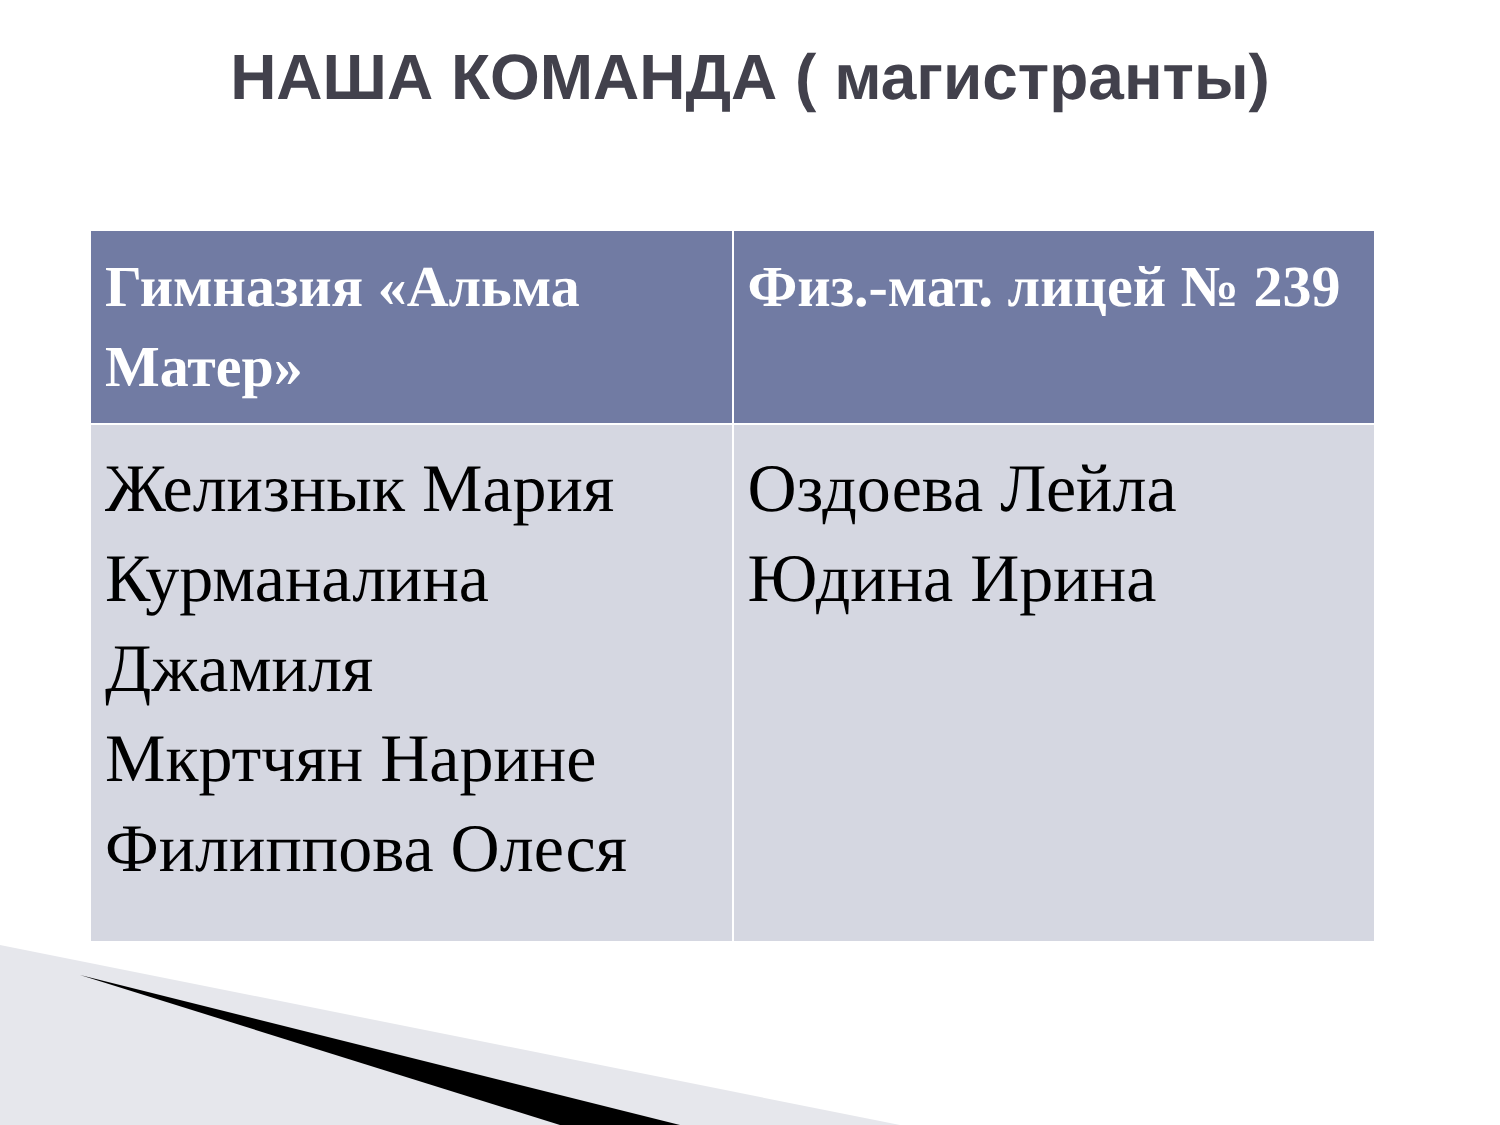НАША КОМАНДА ( магистранты)
| Гимназия «Альма Матер» | Физ.-мат. лицей № 239 |
| --- | --- |
| Желизнык Мария Курманалина Джамиля Мкртчян Нарине Филиппова Олеся | Оздоева Лейла Юдина Ирина |